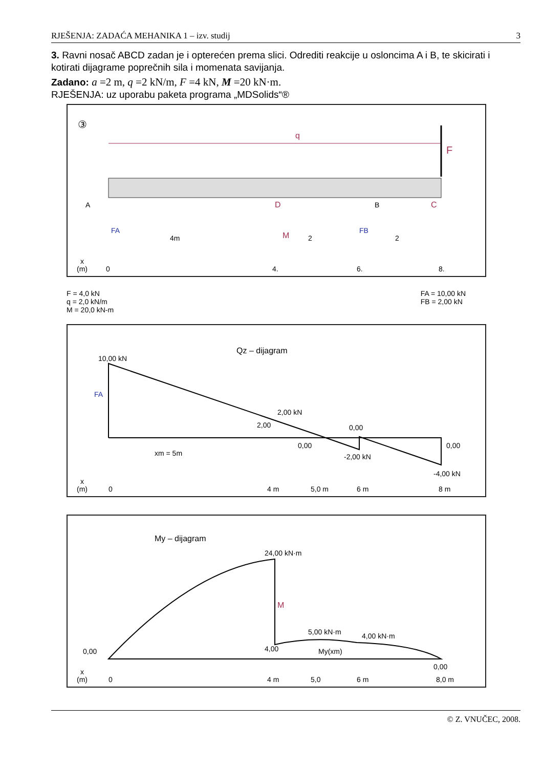RJEŠENJA: ZADAĆA MEHANIKA 1 – izv. studij 3
3. Ravni nosač ABCD zadan je i opterećen prema slici. Odrediti reakcije u osloncima A i B, te skicirati i kotirati dijagrame poprečnih sila i momenata savijanja.
Zadano: a =2 m, q =2 kN/m, F =4 kN, M =20 kN·m.
RJEŠENJA: uz uporabu paketa programa „MDSolids“®
③
q
F
A
B
C
D
FA
FB
M
4m
2
2
x
(m)
0
4.
6.
8.
F = 4,0 kN
q = 2,0 kN/m
M = 20,0 kN-m
FA = 10,00 kN
FB = 2,00 kN
Qz – dijagram
10,00 kN
FA
2,00 kN
2,00
0,00
0,00
-2,00 kN
0,00
-4,00 kN
xm = 5m
x
(m)
0
4 m
5,0 m
6 m
8 m
My – dijagram
24,00 kN·m
M
0,00
4,00
5,00 kN·m
4,00 kN·m
My(xm)
0,00
x
(m)
0
4 m
5,0
6 m
8,0 m
© Z. VNUČEC, 2008.